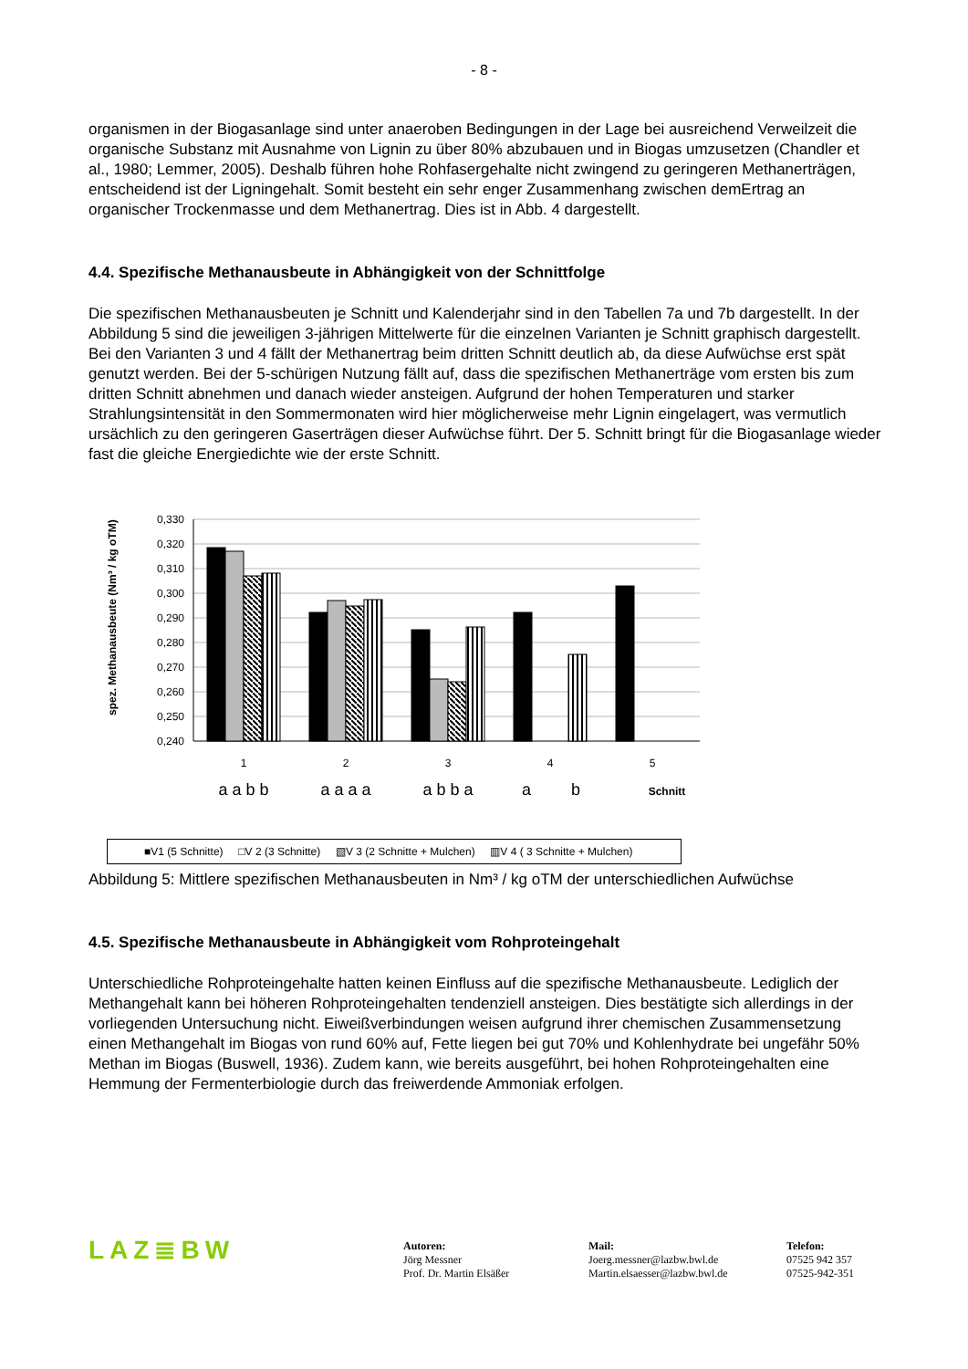- 8 -
organismen in der Biogasanlage sind unter anaeroben Bedingungen in der Lage bei ausreichend Verweilzeit die organische Substanz mit Ausnahme von Lignin zu über 80% abzubauen und in Biogas umzusetzen (Chandler et al., 1980; Lemmer, 2005). Deshalb führen hohe Rohfasergehalte nicht zwingend zu geringeren Methanerträgen, entscheidend ist der Ligningehalt. Somit besteht ein sehr enger Zusammenhang zwischen demErtrag an organischer Trockenmasse und dem Methanertrag. Dies ist in Abb. 4 dargestellt.
4.4. Spezifische Methanausbeute in Abhängigkeit von der Schnittfolge
Die spezifischen Methanausbeuten je Schnitt und Kalenderjahr sind in den Tabellen 7a und 7b dargestellt. In der Abbildung 5 sind die jeweiligen 3-jährigen Mittelwerte für die einzelnen Varianten je Schnitt graphisch dargestellt. Bei den Varianten 3 und 4 fällt der Methanertrag beim dritten Schnitt deutlich ab, da diese Aufwüchse erst spät genutzt werden. Bei der 5-schürigen Nutzung fällt auf, dass die spezifischen Methanerträge vom ersten bis zum dritten Schnitt abnehmen und danach wieder ansteigen. Aufgrund der hohen Temperaturen und starker Strahlungsintensität in den Sommermonaten wird hier möglicherweise mehr Lignin eingelagert, was vermutlich ursächlich zu den geringeren Gaserträgen dieser Aufwüchse führt. Der 5. Schnitt bringt für die Biogasanlage wieder fast die gleiche Energiedichte wie der erste Schnitt.
spez. Methanausbeute (Nm³ / kg oTM)
0,330
0,320
0,310
0,300
0,290
0,280
0,270
0,260
0,250
0,240
1
2
3
4
5
a a b b
a a a a
a b b a
a
b
Schnitt
■V1 (5 Schnitte) □V 2 (3 Schnitte) ▧V 3 (2 Schnitte + Mulchen) ▥V 4 ( 3 Schnitte + Mulchen)
Abbildung 5: Mittlere spezifischen Methanausbeuten in Nm³ / kg oTM der unterschiedlichen Aufwüchse
4.5. Spezifische Methanausbeute in Abhängigkeit vom Rohproteingehalt
Unterschiedliche Rohproteingehalte hatten keinen Einfluss auf die spezifische Methanausbeute. Lediglich der Methangehalt kann bei höheren Rohproteingehalten tendenziell ansteigen. Dies bestätigte sich allerdings in der vorliegenden Untersuchung nicht. Eiweißverbindungen weisen aufgrund ihrer chemischen Zusammensetzung einen Methangehalt im Biogas von rund 60% auf, Fette liegen bei gut 70% und Kohlenhydrate bei ungefähr 50% Methan im Biogas (Buswell, 1936). Zudem kann, wie bereits ausgeführt, bei hohen Rohproteingehalten eine Hemmung der Fermenterbiologie durch das freiwerdende Ammoniak erfolgen.
LAZ≣BW
Autoren:
Jörg Messner
Prof. Dr. Martin Elsäßer
Mail:
Joerg.messner@lazbw.bwl.de
Martin.elsaesser@lazbw.bwl.de
Telefon:
07525 942 357
07525-942-351